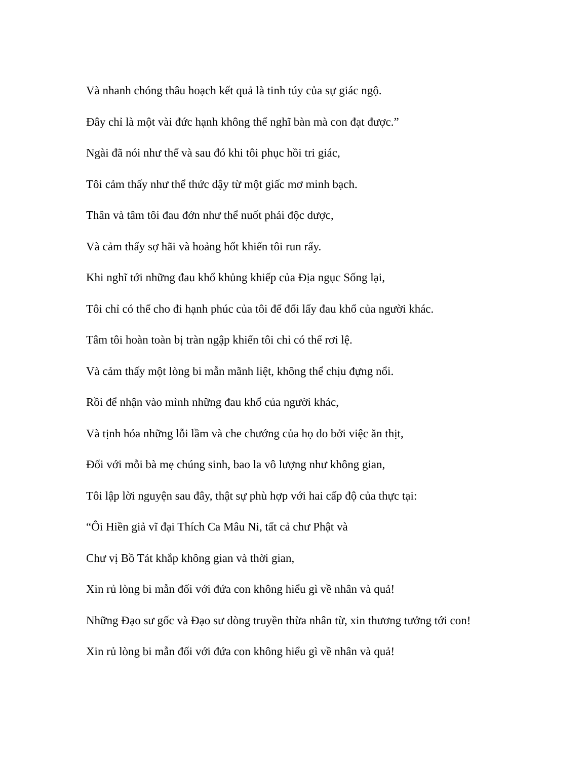Và nhanh chóng thâu hoạch kết quả là tinh túy của sự giác ngộ.
Đây chỉ là một vài đức hạnh không thể nghĩ bàn mà con đạt được.”
Ngài đã nói như thế và sau đó khi tôi phục hồi tri giác,
Tôi cảm thấy như thể thức dậy từ một giấc mơ minh bạch.
Thân và tâm tôi đau đớn như thể nuốt phải độc dược,
Và cảm thấy sợ hãi và hoảng hốt khiến tôi run rẩy.
Khi nghĩ tới những đau khổ khủng khiếp của Địa ngục Sống lại,
Tôi chỉ có thể cho đi hạnh phúc của tôi để đổi lấy đau khổ của người khác.
Tâm tôi hoàn toàn bị tràn ngập khiến tôi chỉ có thể rơi lệ.
Và cảm thấy một lòng bi mẫn mãnh liệt, không thể chịu đựng nổi.
Rồi để nhận vào mình những đau khổ của người khác,
Và tịnh hóa những lỗi lầm và che chướng của họ do bởi việc ăn thịt,
Đối với mỗi bà mẹ chúng sinh, bao la vô lượng như không gian,
Tôi lập lời nguyện sau đây, thật sự phù hợp với hai cấp độ của thực tại:
“Ôi Hiền giả vĩ đại Thích Ca Mâu Ni, tất cả chư Phật và
Chư vị Bồ Tát khắp không gian và thời gian,
Xin rủ lòng bi mẫn đối với đứa con không hiểu gì về nhân và quả!
Những Đạo sư gốc và Đạo sư dòng truyền thừa nhân từ, xin thương tưởng tới con!
Xin rủ lòng bi mẫn đối với đứa con không hiểu gì về nhân và quả!